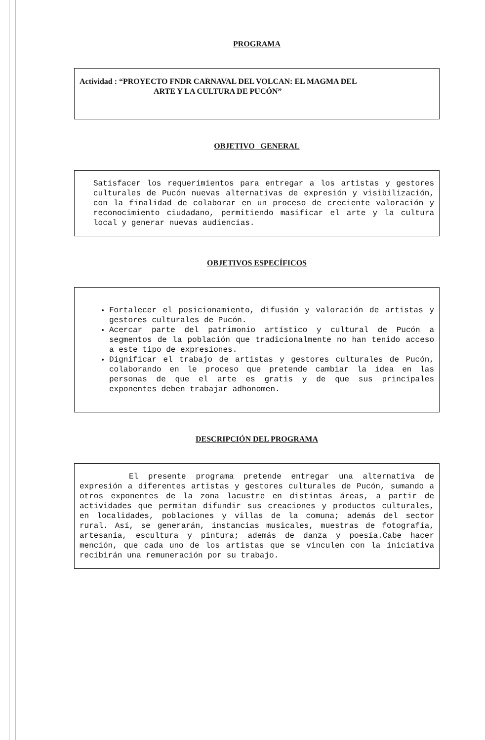PROGRAMA
Actividad : “PROYECTO FNDR CARNAVAL DEL VOLCAN: EL MAGMA DEL
ARTE Y LA CULTURA DE PUCÓN”
OBJETIVO GENERAL
Satisfacer los requerimientos para entregar a los artistas y gestores culturales de Pucón nuevas alternativas de expresión y visibilización, con la finalidad de colaborar en un proceso de creciente valoración y reconocimiento ciudadano, permitiendo masificar el arte y la cultura local y generar nuevas audiencias.
OBJETIVOS ESPECÍFICOS
Fortalecer el posicionamiento, difusión y valoración de artistas y gestores culturales de Pucón.
Acercar parte del patrimonio artístico y cultural de Pucón a segmentos de la población que tradicionalmente no han tenido acceso a este tipo de expresiones.
Dignificar el trabajo de artistas y gestores culturales de Pucón, colaborando en le proceso que pretende cambiar la idea en las personas de que el arte es gratis y de que sus principales exponentes deben trabajar adhonomen.
DESCRIPCIÓN DEL PROGRAMA
El presente programa pretende entregar una alternativa de expresión a diferentes artistas y gestores culturales de Pucón, sumando a otros exponentes de la zona lacustre en distintas áreas, a partir de actividades que permitan difundir sus creaciones y productos culturales, en localidades, poblaciones y villas de la comuna; además del sector rural. Así, se generarán, instancias musicales, muestras de fotografía, artesanía, escultura y pintura; además de danza y poesía.Cabe hacer mención, que cada uno de los artistas que se vinculen con la iniciativa recibirán una remuneración por su trabajo.